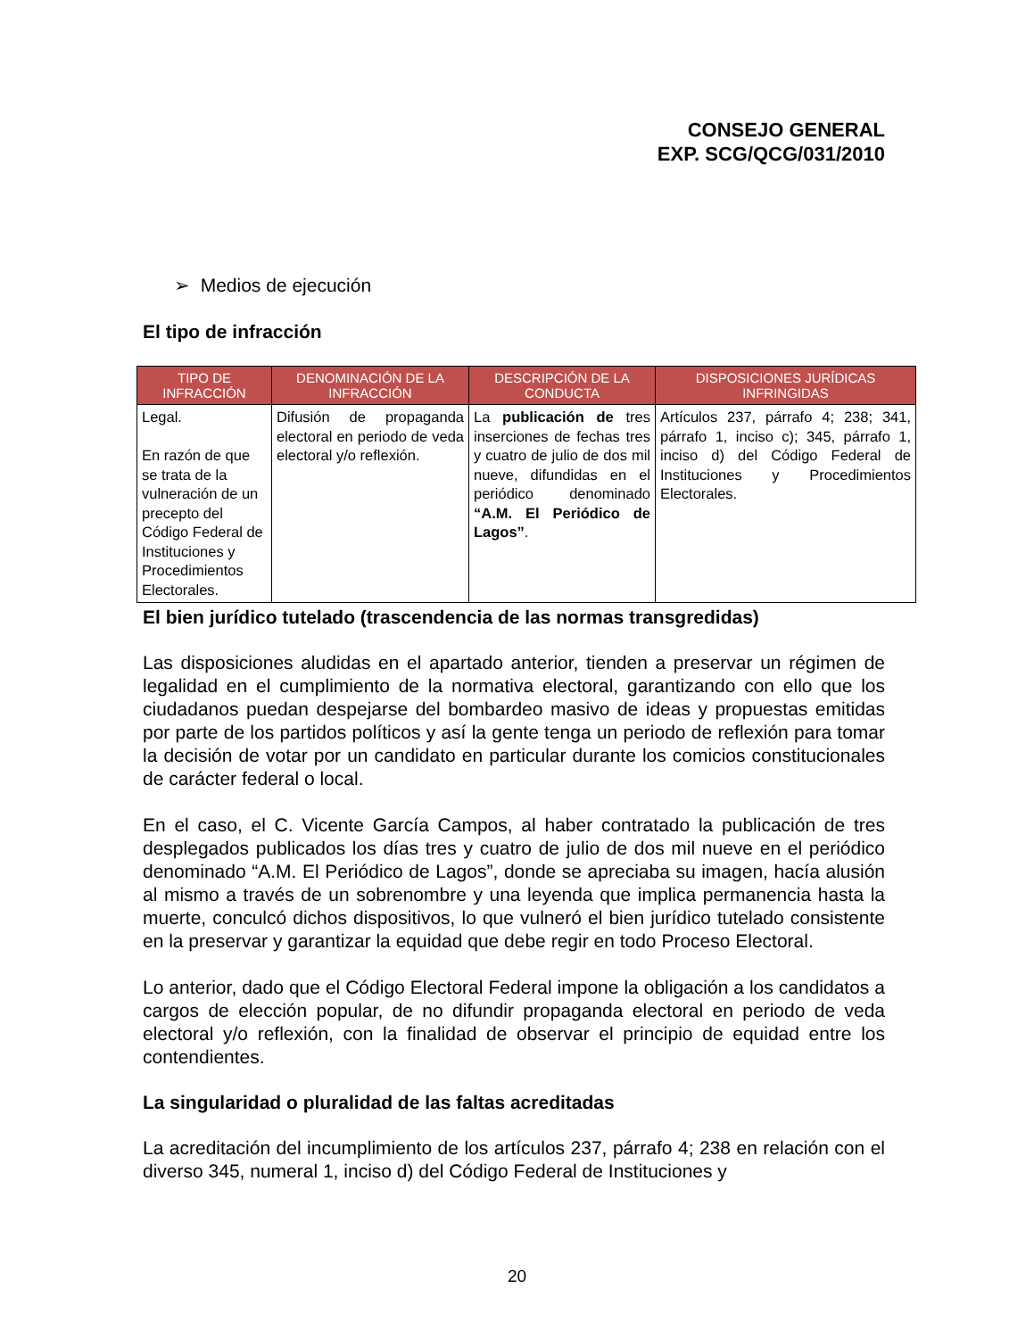CONSEJO GENERAL
EXP. SCG/QCG/031/2010
➢ Medios de ejecución
El tipo de infracción
| TIPO DE INFRACCIÓN | DENOMINACIÓN DE LA INFRACCIÓN | DESCRIPCIÓN DE LA CONDUCTA | DISPOSICIONES JURÍDICAS INFRINGIDAS |
| --- | --- | --- | --- |
| Legal. En razón de que se trata de la vulneración de un precepto del Código Federal de Instituciones y Procedimientos Electorales. | Difusión de propaganda electoral en periodo de veda electoral y/o reflexión. | La publicación de tres inserciones de fechas tres y cuatro de julio de dos mil nueve, difundidas en el periódico denominado “A.M. El Periódico de Lagos” . | Artículos 237, párrafo 4; 238; 341, párrafo 1, inciso c); 345, párrafo 1, inciso d) del Código Federal de Instituciones y Procedimientos Electorales. |
El bien jurídico tutelado (trascendencia de las normas transgredidas)
Las disposiciones aludidas en el apartado anterior, tienden a preservar un régimen de legalidad en el cumplimiento de la normativa electoral, garantizando con ello que los ciudadanos puedan despejarse del bombardeo masivo de ideas y propuestas emitidas por parte de los partidos políticos y así la gente tenga un periodo de reflexión para tomar la decisión de votar por un candidato en particular durante los comicios constitucionales de carácter federal o local.
En el caso, el C. Vicente García Campos, al haber contratado la publicación de tres desplegados publicados los días tres y cuatro de julio de dos mil nueve en el periódico denominado “A.M. El Periódico de Lagos”, donde se apreciaba su imagen, hacía alusión al mismo a través de un sobrenombre y una leyenda que implica permanencia hasta la muerte, conculcó dichos dispositivos, lo que vulneró el bien jurídico tutelado consistente en la preservar y garantizar la equidad que debe regir en todo Proceso Electoral.
Lo anterior, dado que el Código Electoral Federal impone la obligación a los candidatos a cargos de elección popular, de no difundir propaganda electoral en periodo de veda electoral y/o reflexión, con la finalidad de observar el principio de equidad entre los contendientes.
La singularidad o pluralidad de las faltas acreditadas
La acreditación del incumplimiento de los artículos 237, párrafo 4; 238 en relación con el diverso 345, numeral 1, inciso d) del Código Federal de Instituciones y
20